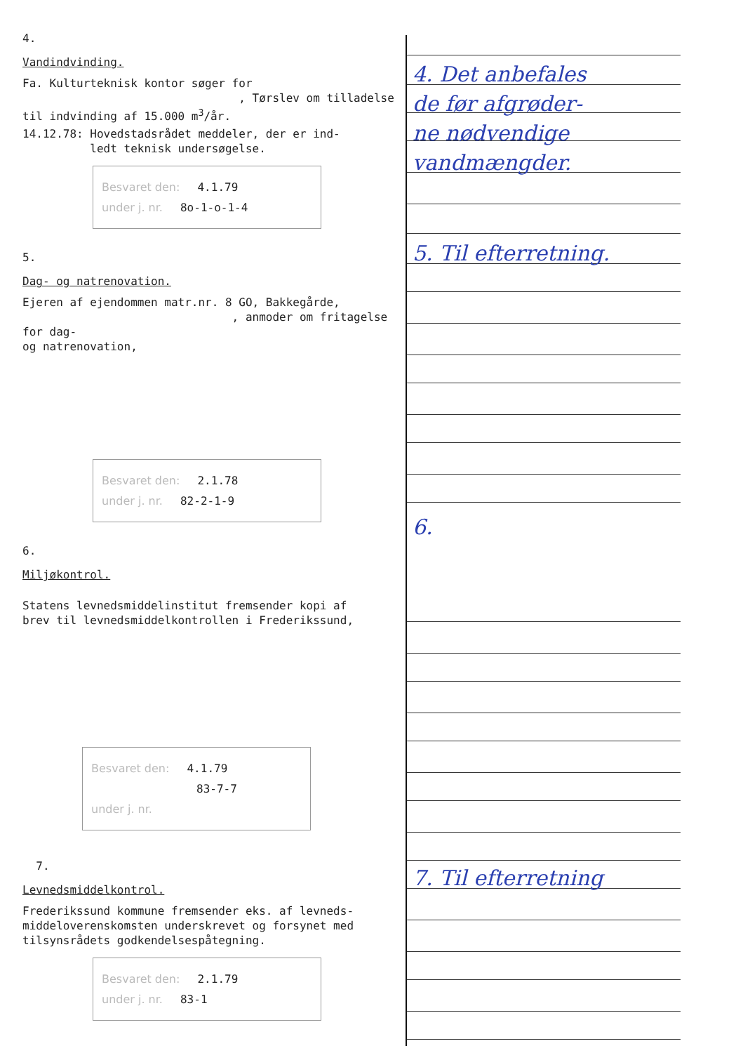4.
Vandindvinding.
Fa. Kulturteknisk kontor søger for
, Tørslev om tilladelse
til indvinding af 15.000 m<sup>3</sup>/år.
14.12.78: Hovedstadsrådet meddeler, der er ind-
ledt teknisk undersøgelse.
Besvaret den: 4.1.79
under j. nr. 8o-1-o-1-4
5.
Dag- og natrenovation.
Ejeren af ejendommen matr.nr. 8 GO, Bakkegårde,
, anmoder om fritagelse for dag-
og natrenovation,
Besvaret den: 2.1.78
under j. nr. 82-2-1-9
6.
Miljøkontrol.
Statens levnedsmiddelinstitut fremsender kopi af
brev til levnedsmiddelkontrollen i Frederikssund,
Besvaret den: 4.1.79
83-7-7
under j. nr.
7.
Levnedsmiddelkontrol.
Frederikssund kommune fremsender eks. af levneds-
middeloverenskomsten underskrevet og forsynet med
tilsynsrådets godkendelsespåtegning.
Besvaret den: 2.1.79
under j. nr. 83-1
4. Det anbefales
de før afgrøder-
ne nødvendige
vandmængder.
5. Til efterretning.
6.
7. Til efterretning